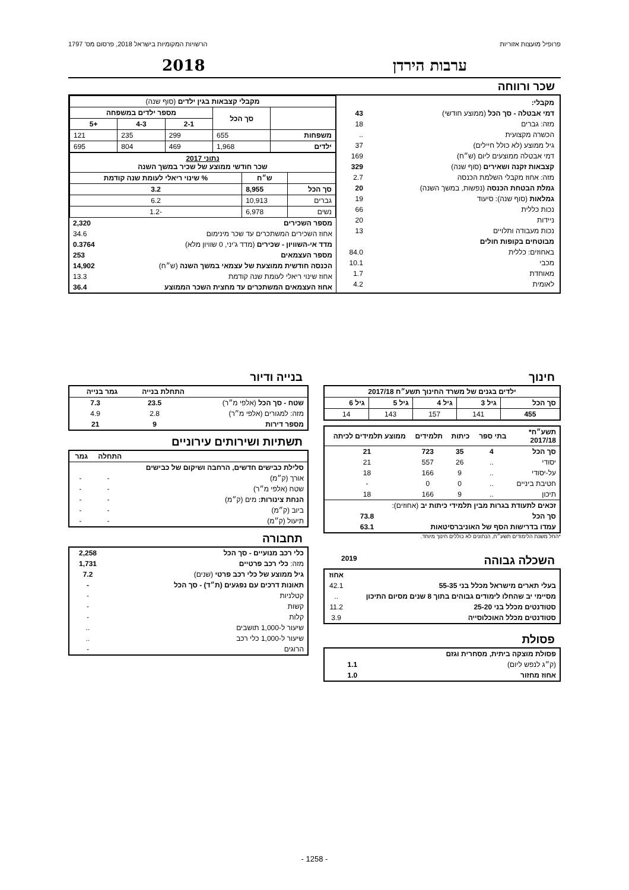פרופיל מועצות אזוריות הרשויות המקומיות בישראל 2018, פרסום מס' 1797
ערבות הירדן 2018
שכר ורווחה
| מקבלי: | |
| דמי אבטלה - סך הכל (ממוצע חודשי) | 43 |
| מזה: גברים | 18 |
| הכשרה מקצועית | .. |
| גיל ממוצע (לא כולל חיילים) | 37 |
| דמי אבטלה ממוצעים ליום (ש״ח) | 169 |
| קצבאות זקנה ושאירים (סוף שנה) | 329 |
| מזה: אחוז מקבלי השלמת הכנסה | 2.7 |
| גמלת הבטחת הכנסה (נפשות, במשך השנה) | 20 |
| גמלאות (סוף שנה): סיעוד | 19 |
| נכות כללית | 66 |
| ניידות | 20 |
| נכות מעבודה ותלויים | 13 |
| מבוטחים בקופות חולים | |
| באחוזים: כללית | 84.0 |
| מכבי | 10.1 |
| מאוחדת | 1.7 |
| לאומית | 4.2 |
| מקבלי קצבאות בגין ילדים (סוף שנה) | | | | |
| --- | --- | --- | --- | --- |
| | סך הכל | מספר ילדים במשפחה | | |
| | | 2-1 | 4-3 | +5 |
| משפחות | 655 | 299 | 235 | 121 |
| ילדים | 1,968 | 469 | 804 | 695 |
| נתוני 2017 שכר חודשי ממוצע של שכיר במשך השנה | | |
| --- | --- | --- |
| | ש״ח | % שינוי ריאלי לעומת שנה קודמת |
| סך הכל | 8,955 | 3.2 |
| גברים | 10,913 | 6.2 |
| נשים | 6,978 | -1.2 |
| מספר השכירים | 2,320 |
| אחוז השכירים המשתכרים עד שכר מינימום | 34.6 |
| מדד אי-השוויון - שכירים (מדד ג'יני, 0 שוויון מלא) | 0.3764 |
| מספר העצמאים | 253 |
| הכנסה חודשית ממוצעת של עצמאי במשך השנה (ש״ח) | 14,902 |
| אחוז שינוי ריאלי לעומת שנה קודמת | 13.3 |
| אחוז העצמאים המשתכרים עד מחצית השכר הממוצע | 36.4 |
חינוך
| ילדים בגנים של משרד החינוך תשע״ח 2017/18 | | | | |
| --- | --- | --- | --- | --- |
| סך הכל | גיל 3 | גיל 4 | גיל 5 | גיל 6 |
| 455 | 141 | 157 | 143 | 14 |
| תשע״ח* 2017/18 | בתי ספר | כיתות | תלמידים | ממוצע תלמידים לכיתה |
| --- | --- | --- | --- | --- |
| סך הכל | 4 | 35 | 723 | 21 |
| יסודי | .. | 26 | 557 | 21 |
| על-יסודי | .. | 9 | 166 | 18 |
| חטיבת ביניים | .. | 0 | 0 | - |
| תיכון | .. | 9 | 166 | 18 |
| זכאים לתעודת בגרות מבין תלמידי כיתות יב (אחוזים): | | | | |
| סך הכל | | | | 73.8 |
| עמדו בדרישות הסף של האוניברסיטאות | | | | 63.1 |
*החל משנת הלימודים תשע״ח, הנתונים לא כוללים חינוך מיוחד.
השכלה גבוהה
2019
| | אחוז |
| בעלי תארים מישראל מכלל בני 55-35 | 42.1 |
| מסיימי יב שהחלו לימודים גבוהים בתוך 8 שנים מסיום התיכון | .. |
| סטודנטים מכלל בני 25-20 | 11.2 |
| סטודנטים מכלל האוכלוסייה | 3.9 |
פסולת
| פסולת מוצקה ביתית, מסחרית וגזם | |
| --- | --- |
| (ק״ג לנפש ליום) | 1.1 |
| אחוז מחזור | 1.0 |
בנייה ודיור
| | התחלת בנייה | גמר בנייה |
| --- | --- | --- |
| שטח - סך הכל (אלפי מ״ר) | 23.5 | 7.3 |
| מזה: למגורים (אלפי מ״ר) | 2.8 | 4.9 |
| מספר דירות | 9 | 21 |
תשתיות ושירותים עירוניים
| | התחלה | גמר |
| --- | --- | --- |
| סלילת כבישים חדשים, הרחבה ושיקום של כבישים | | |
| אורך (ק״מ) | - | - |
| שטח (אלפי מ״ר) | - | - |
| הנחת צינורות: מים (ק״מ) | - | - |
| ביוב (ק״מ) | - | - |
| תיעול (ק״מ) | - | - |
תחבורה
| כלי רכב מנועיים - סך הכל | 2,258 |
| מזה: כלי רכב פרטיים | 1,731 |
| גיל ממוצע של כלי רכב פרטי (שנים) | 7.2 |
| תאונות דרכים עם נפגעים (ת״ד) - סך הכל | - |
| קטלניות | - |
| קשות | - |
| קלות | - |
| שיעור ל-1,000 תושבים | .. |
| שיעור ל-1,000 כלי רכב | .. |
| הרוגים | - |
- 1258 -